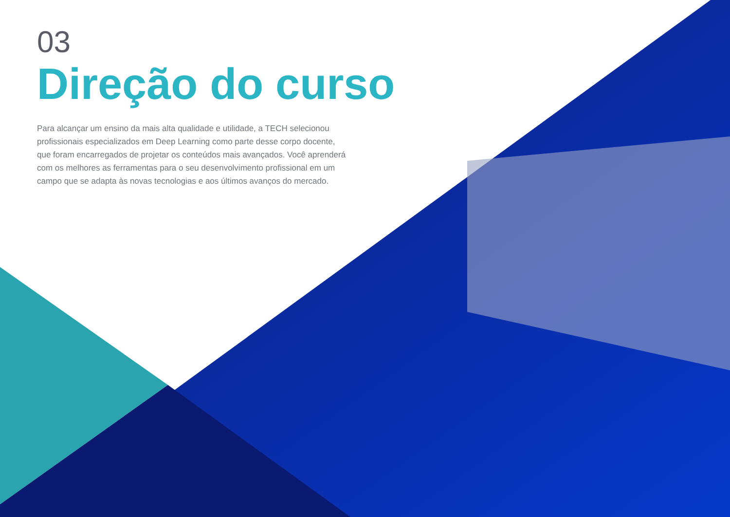03
Direção do curso
Para alcançar um ensino da mais alta qualidade e utilidade, a TECH selecionou profissionais especializados em Deep Learning como parte desse corpo docente, que foram encarregados de projetar os conteúdos mais avançados. Você aprenderá com os melhores as ferramentas para o seu desenvolvimento profissional em um campo que se adapta às novas tecnologias e aos últimos avanços do mercado.